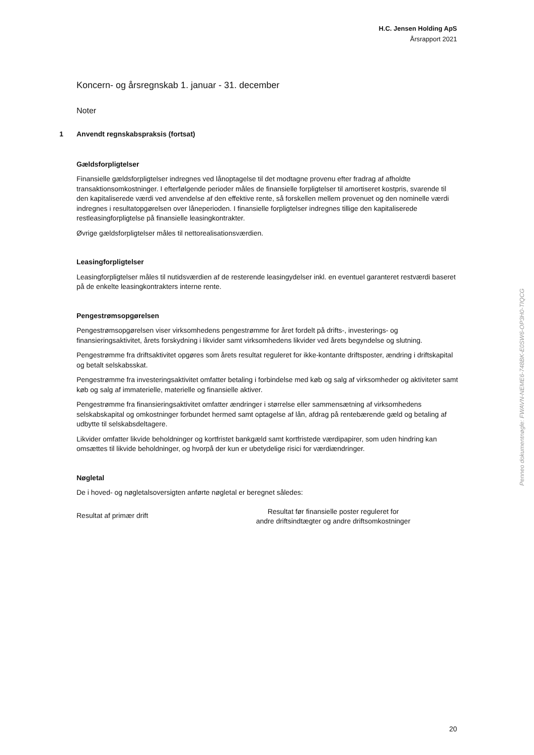H.C. Jensen Holding ApS
Årsrapport 2021
Koncern- og årsregnskab 1. januar - 31. december
Noter
1 Anvendt regnskabspraksis (fortsat)
Gældsforpligtelser
Finansielle gældsforpligtelser indregnes ved lånoptagelse til det modtagne provenu efter fradrag af afholdte transaktionsomkostninger. I efterfølgende perioder måles de finansielle forpligtelser til amortiseret kostpris, svarende til den kapitaliserede værdi ved anvendelse af den effektive rente, så forskellen mellem provenuet og den nominelle værdi indregnes i resultatopgørelsen over låneperioden. I finansielle forpligtelser indregnes tillige den kapitaliserede restleasingforpligtelse på finansielle leasingkontrakter.
Øvrige gældsforpligtelser måles til nettorealisationsværdien.
Leasingforpligtelser
Leasingforpligtelser måles til nutidsværdien af de resterende leasingydelser inkl. en eventuel garanteret restværdi baseret på de enkelte leasingkontrakters interne rente.
Pengestrømsopgørelsen
Pengestrømsopgørelsen viser virksomhedens pengestrømme for året fordelt på drifts-, investerings- og finansieringsaktivitet, årets forskydning i likvider samt virksomhedens likvider ved årets begyndelse og slutning.
Pengestrømme fra driftsaktivitet opgøres som årets resultat reguleret for ikke-kontante driftsposter, ændring i driftskapital og betalt selskabsskat.
Pengestrømme fra investeringsaktivitet omfatter betaling i forbindelse med køb og salg af virksomheder og aktiviteter samt køb og salg af immaterielle, materielle og finansielle aktiver.
Pengestrømme fra finansieringsaktivitet omfatter ændringer i størrelse eller sammensætning af virksomhedens selskabskapital og omkostninger forbundet hermed samt optagelse af lån, afdrag på rentebærende gæld og betaling af udbytte til selskabsdeltagere.
Likvider omfatter likvide beholdninger og kortfristet bankgæld samt kortfristede værdipapirer, som uden hindring kan omsættes til likvide beholdninger, og hvorpå der kun er ubetydelige risici for værdiændringer.
Nøgletal
De i hoved- og nøgletalsoversigten anførte nøgletal er beregnet således:
Resultat af primær drift
Resultat før finansielle poster reguleret for
andre driftsindtægter og andre driftsomkostninger
Penneo dokumentnøgle: FWAVN-NEME6-748BK-E0SW6-OP3H0-TIQCG
20